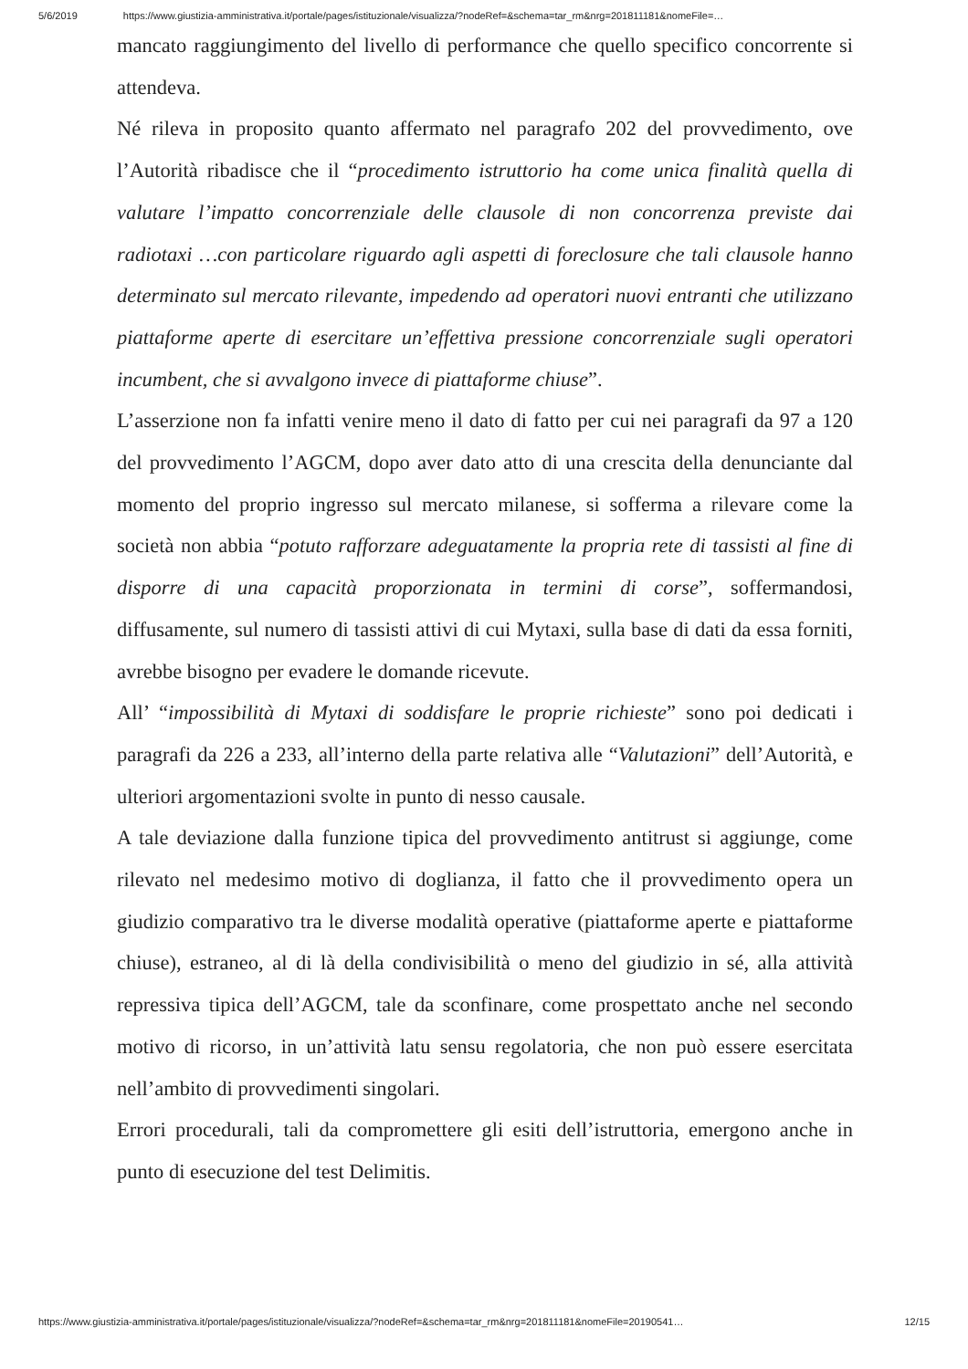5/6/2019 https://www.giustizia-amministrativa.it/portale/pages/istituzionale/visualizza/?nodeRef=&schema=tar_rm&nrg=201811181&nomeFile=…
mancato raggiungimento del livello di performance che quello specifico concorrente si attendeva.
Né rileva in proposito quanto affermato nel paragrafo 202 del provvedimento, ove l’Autorità ribadisce che il “procedimento istruttorio ha come unica finalità quella di valutare l’impatto concorrenziale delle clausole di non concorrenza previste dai radiotaxi …con particolare riguardo agli aspetti di foreclosure che tali clausole hanno determinato sul mercato rilevante, impedendo ad operatori nuovi entranti che utilizzano piattaforme aperte di esercitare un’effettiva pressione concorrenziale sugli operatori incumbent, che si avvalgono invece di piattaforme chiuse”.
L’asserzione non fa infatti venire meno il dato di fatto per cui nei paragrafi da 97 a 120 del provvedimento l’AGCM, dopo aver dato atto di una crescita della denunciante dal momento del proprio ingresso sul mercato milanese, si sofferma a rilevare come la società non abbia “potuto rafforzare adeguatamente la propria rete di tassisti al fine di disporre di una capacità proporzionata in termini di corse”, soffermandosi, diffusamente, sul numero di tassisti attivi di cui Mytaxi, sulla base di dati da essa forniti, avrebbe bisogno per evadere le domande ricevute.
All’ “impossibilità di Mytaxi di soddisfare le proprie richieste” sono poi dedicati i paragrafi da 226 a 233, all’interno della parte relativa alle “Valutazioni” dell’Autorità, e ulteriori argomentazioni svolte in punto di nesso causale.
A tale deviazione dalla funzione tipica del provvedimento antitrust si aggiunge, come rilevato nel medesimo motivo di doglianza, il fatto che il provvedimento opera un giudizio comparativo tra le diverse modalità operative (piattaforme aperte e piattaforme chiuse), estraneo, al di là della condivisibilità o meno del giudizio in sé, alla attività repressiva tipica dell’AGCM, tale da sconfinare, come prospettato anche nel secondo motivo di ricorso, in un’attività latu sensu regolatoria, che non può essere esercitata nell’ambito di provvedimenti singolari.
Errori procedurali, tali da compromettere gli esiti dell’istruttoria, emergono anche in punto di esecuzione del test Delimitis.
https://www.giustizia-amministrativa.it/portale/pages/istituzionale/visualizza/?nodeRef=&schema=tar_rm&nrg=201811181&nomeFile=20190541… 12/15